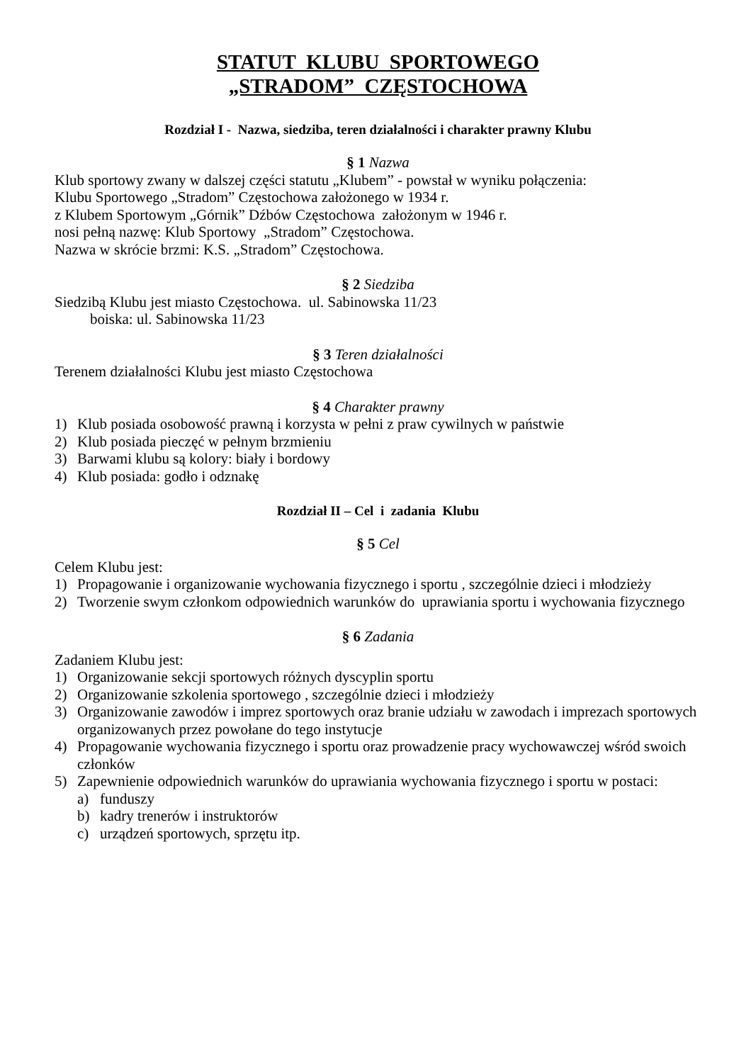STATUT KLUBU SPORTOWEGO
„STRADOM” CZĘSTOCHOWA
Rozdział I - Nazwa, siedziba, teren działalności i charakter prawny Klubu
§ 1 Nazwa
Klub sportowy zwany w dalszej części statutu „Klubem” - powstał w wyniku połączenia:
Klubu Sportowego „Stradom” Częstochowa założonego w 1934 r.
z Klubem Sportowym „Górnik” Dźbów Częstochowa założonym w 1946 r.
nosi pełną nazwę: Klub Sportowy „Stradom” Częstochowa.
Nazwa w skrócie brzmi: K.S. „Stradom” Częstochowa.
§ 2 Siedziba
Siedzibą Klubu jest miasto Częstochowa. ul. Sabinowska 11/23
boiska: ul. Sabinowska 11/23
§ 3 Teren działalności
Terenem działalności Klubu jest miasto Częstochowa
§ 4 Charakter prawny
1) Klub posiada osobowość prawną i korzysta w pełni z praw cywilnych w państwie
2) Klub posiada pieczęć w pełnym brzmieniu
3) Barwami klubu są kolory: biały i bordowy
4) Klub posiada: godło i odznakę
Rozdział II – Cel i zadania Klubu
§ 5 Cel
Celem Klubu jest:
1) Propagowanie i organizowanie wychowania fizycznego i sportu , szczególnie dzieci i młodzieży
2) Tworzenie swym członkom odpowiednich warunków do uprawiania sportu i wychowania fizycznego
§ 6 Zadania
Zadaniem Klubu jest:
1) Organizowanie sekcji sportowych różnych dyscyplin sportu
2) Organizowanie szkolenia sportowego , szczególnie dzieci i młodzieży
3) Organizowanie zawodów i imprez sportowych oraz branie udziału w zawodach i imprezach sportowych organizowanych przez powołane do tego instytucje
4) Propagowanie wychowania fizycznego i sportu oraz prowadzenie pracy wychowawczej wśród swoich członków
5) Zapewnienie odpowiednich warunków do uprawiania wychowania fizycznego i sportu w postaci:
a) funduszy
b) kadry trenerów i instruktorów
c) urządzeń sportowych, sprzętu itp.